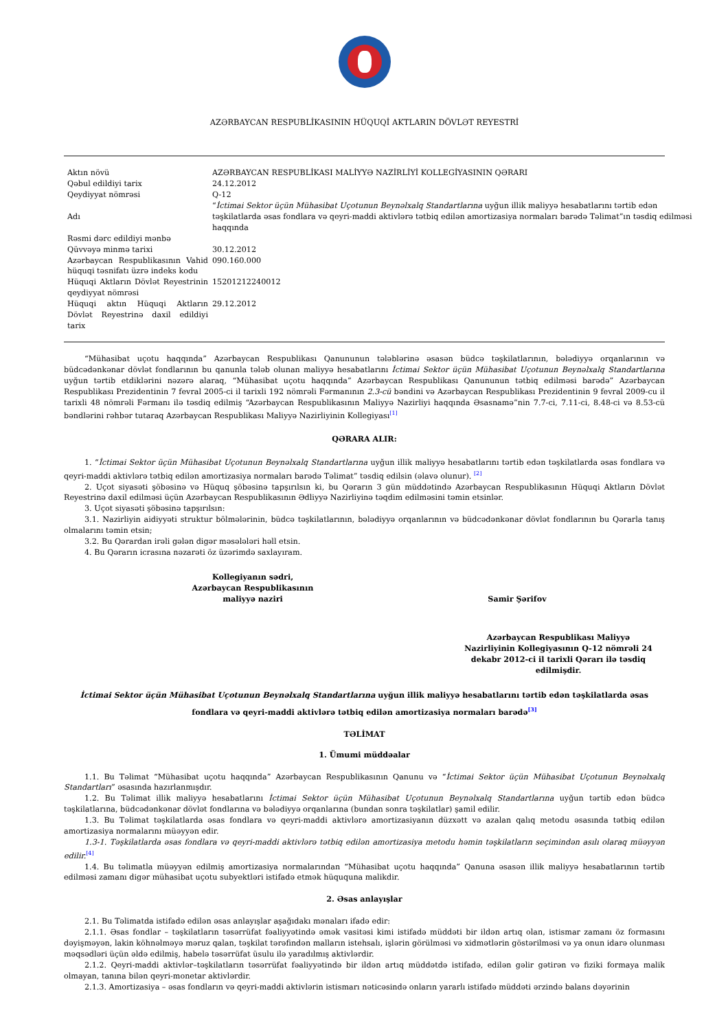AZƏRBAYCAN RESPUBLİKASININ HÜQUQİ AKTLARIN DÖVLƏT REYESTRİ
| Aktın növü | AZƏRBAYCAN RESPUBLİKASI MALİYYƏ NAZİRLİYİ KOLLEGİYASININ QƏRARI |
| Qəbul edildiyi tarix | 24.12.2012 |
| Qeydiyyat nömrəsi | Q-12 |
| Adı | “ İctimai Sektor üçün Mühasibat Uçotunun Beynəlxalq Standartlarına uyğun illik maliyyə hesabatlarını tərtib edən təşkilatlarda əsas fondlara və qeyri-maddi aktivlərə tətbiq edilən amortizasiya normaları barədə Təlimat”ın təsdiq edilməsi haqqında |
| Rəsmi dərc edildiyi mənbə | |
| Qüvvəyə minmə tarixi | 30.12.2012 |
| Azərbaycan Respublikasının Vahid hüquqi təsnifatı üzrə indeks kodu | 090.160.000 |
| Hüquqi Aktların Dövlət Reyestrinin qeydiyyat nömrəsi | 15201212240012 |
| Hüquqi aktın Hüquqi Aktların Dövlət Reyestrinə daxil edildiyi tarix | 29.12.2012 |
“Mühasibat uçotu haqqında” Azərbaycan Respublikası Qanununun tələblərinə əsasən büdcə təşkilatlarının, bələdiyyə orqanlarının və büdcədənkənar dövlət fondlarının bu qanunla tələb olunan maliyyə hesabatlarını İctimai Sektor üçün Mühasibat Uçotunun Beynəlxalq Standartlarına uyğun tərtib etdiklərini nəzərə alaraq, “Mühasibat uçotu haqqında” Azərbaycan Respublikası Qanununun tətbiq edilməsi barədə” Azərbaycan Respublikası Prezidentinin 7 fevral 2005-ci il tarixli 192 nömrəli Fərmanının 2.3-cü bəndini və Azərbaycan Respublikası Prezidentinin 9 fevral 2009-cu il tarixli 48 nömrəli Fərmanı ilə təsdiq edilmiş “Azərbaycan Respublikasının Maliyyə Nazirliyi haqqında Əsasnamə”nin 7.7-ci, 7.11-ci, 8.48-ci və 8.53-cü bəndlərini rəhbər tutaraq Azərbaycan Respublikası Maliyyə Nazirliyinin Kollegiyası<sup>[1]</sup>
QƏRARA ALIR:
1. “İctimai Sektor üçün Mühasibat Uçotunun Beynəlxalq Standartlarına uyğun illik maliyyə hesabatlarını tərtib edən təşkilatlarda əsas fondlara və qeyri-maddi aktivlərə tətbiq edilən amortizasiya normaları barədə Təlimat” təsdiq edilsin (əlavə olunur). <sup>[2]</sup>
2. Uçot siyasəti şöbəsinə və Hüquq şöbəsinə tapşırılsın ki, bu Qərarın 3 gün müddətində Azərbaycan Respublikasının Hüquqi Aktların Dövlət Reyestrinə daxil edilməsi üçün Azərbaycan Respublikasının Ədliyyə Nazirliyinə təqdim edilməsini təmin etsinlər.
3. Uçot siyasəti şöbəsinə tapşırılsın:
3.1. Nazirliyin aidiyyəti struktur bölmələrinin, büdcə təşkilatlarının, bələdiyyə orqanlarının və büdcədənkənar dövlət fondlarının bu Qərarla tanış olmalarını təmin etsin;
3.2. Bu Qərardan irəli gələn digər məsələləri həll etsin.
4. Bu Qərarın icrasına nəzarəti öz üzərimdə saxlayıram.
Kollegiyanın sədri,
Azərbaycan Respublikasının
maliyyə naziri
Samir Şərifov
Azərbaycan Respublikası Maliyyə Nazirliyinin Kollegiyasının Q-12 nömrəli 24 dekabr 2012-ci il tarixli Qərarı ilə təsdiq edilmişdir.
İctimai Sektor üçün Mühasibat Uçotunun Beynəlxalq Standartlarına uyğun illik maliyyə hesabatlarını tərtib edən təşkilatlarda əsas fondlara və qeyri-maddi aktivlərə tətbiq edilən amortizasiya normaları barədə<sup>[3]</sup>
TƏLİMAT
1. Ümumi müddəalar
1.1. Bu Təlimat “Mühasibat uçotu haqqında” Azərbaycan Respublikasının Qanunu və “İctimai Sektor üçün Mühasibat Uçotunun Beynəlxalq Standartları” əsasında hazırlanmışdır.
1.2. Bu Təlimat illik maliyyə hesabatlarını İctimai Sektor üçün Mühasibat Uçotunun Beynəlxalq Standartlarına uyğun tərtib edən büdcə təşkilatlarına, büdcədənkənar dövlət fondlarına və bələdiyyə orqanlarına (bundan sonra təşkilatlar) şamil edilir.
1.3. Bu Təlimat təşkilatlarda əsas fondlara və qeyri-maddi aktivlərə amortizasiyanın düzxətt və azalan qalıq metodu əsasında tətbiq edilən amortizasiya normalarını müəyyən edir.
1.3-1. Təşkilatlarda əsas fondlara və qeyri-maddi aktivlərə tətbiq edilən amortizasiya metodu həmin təşkilatların seçimindən asılı olaraq müəyyən edilir.<sup>[4]</sup>
1.4. Bu təlimatla müəyyən edilmiş amortizasiya normalarından “Mühasibat uçotu haqqında” Qanuna əsasən illik maliyyə hesabatlarının tərtib edilməsi zamanı digər mühasibat uçotu subyektləri istifadə etmək hüququna malikdir.
2. Əsas anlayışlar
2.1. Bu Təlimatda istifadə edilən əsas anlayışlar aşağıdakı mənaları ifadə edir:
2.1.1. Əsas fondlar – təşkilatların təsərrüfat fəaliyyətində əmək vasitəsi kimi istifadə müddəti bir ildən artıq olan, istismar zamanı öz formasını dəyişməyən, lakin köhnəlməyə məruz qalan, təşkilat tərəfindən malların istehsalı, işlərin görülməsi və xidmətlərin göstərilməsi və ya onun idarə olunması məqsədləri üçün əldə edilmiş, habelə təsərrüfat üsulu ilə yaradılmış aktivlərdir.
2.1.2. Qeyri-maddi aktivlər–təşkilatların təsərrüfat fəaliyyətində bir ildən artıq müddətdə istifadə, edilən gəlir gətirən və fiziki formaya malik olmayan, tanına bilən qeyri-monetar aktivlərdir.
2.1.3. Amortizasiya – əsas fondların və qeyri-maddi aktivlərin istismarı nəticəsində onların yararlı istifadə müddəti ərzində balans dəyərinin